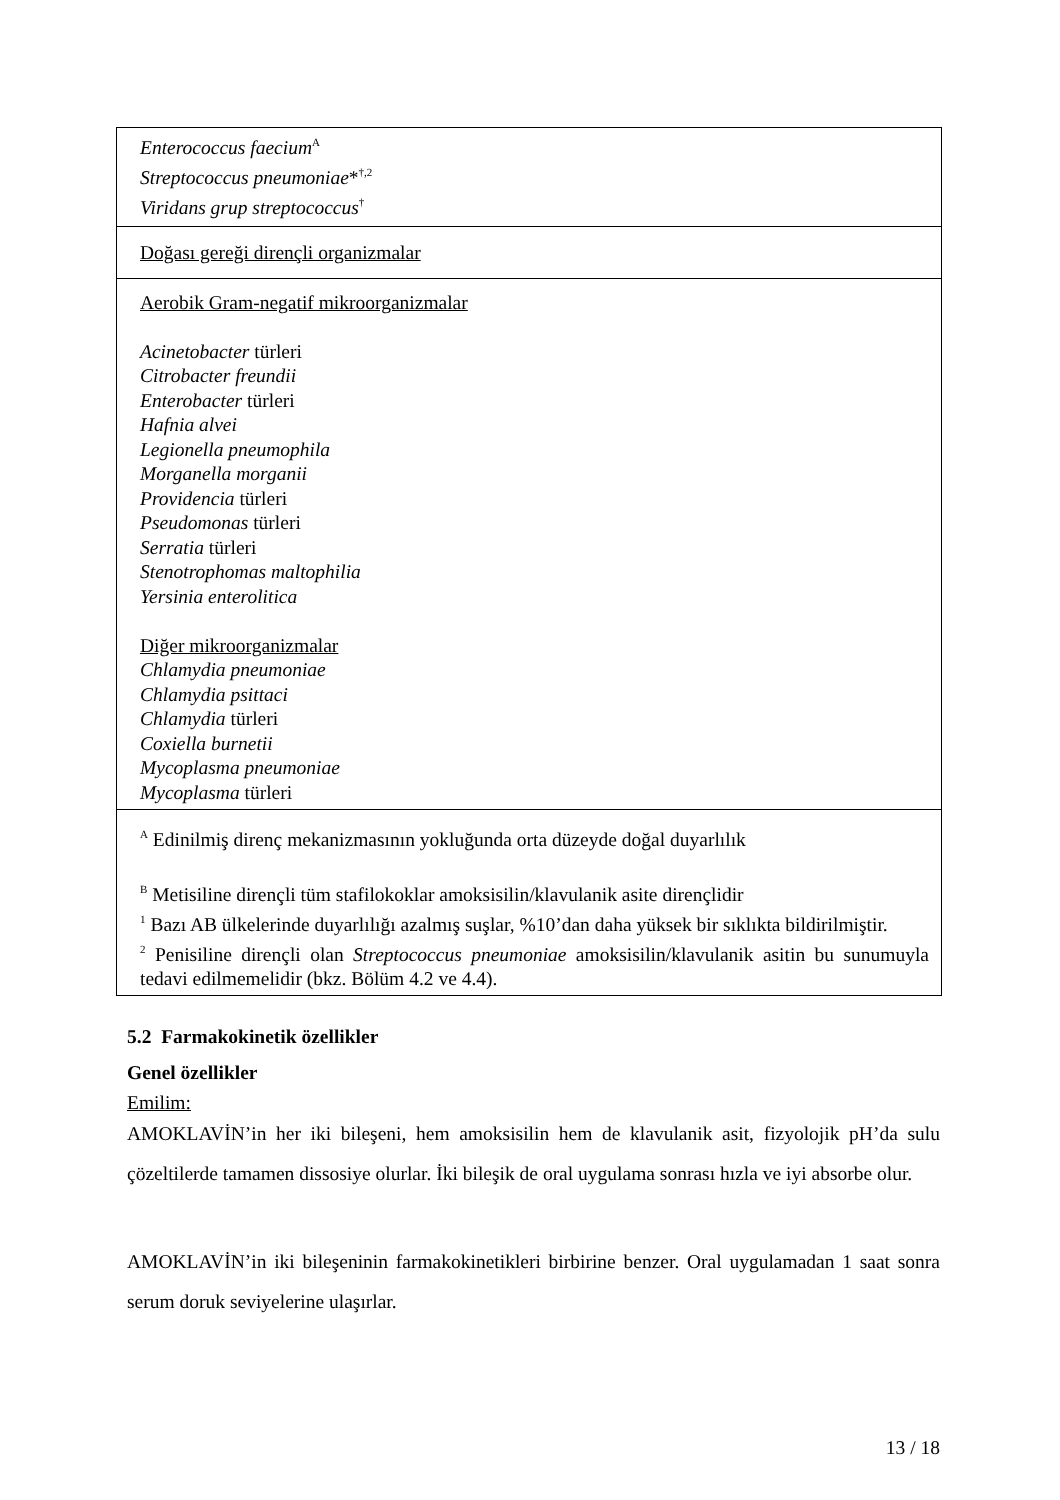| Enterococcus faecium<sup>A</sup> Streptococcus pneumoniae *<sup>†,2</sup> Viridans grup streptococcus<sup>†</sup> |
| Doğası gereği dirençli organizmalar |
| Aerobik Gram-negatif mikroorganizmalar Acinetobacter türleri Citrobacter freundii Enterobacter türleri Hafnia alvei Legionella pneumophila Morganella morganii Providencia türleri Pseudomonas türleri Serratia türleri Stenotrophomas maltophilia Yersinia enterolitica Diğer mikroorganizmalar Chlamydia pneumoniae Chlamydia psittaci Chlamydia türleri Coxiella burnetii Mycoplasma pneumoniae Mycoplasma türleri |
| <sup>A</sup> Edinilmiş direnç mekanizmasının yokluğunda orta düzeyde doğal duyarlılık <sup>B</sup> Metisiline dirençli tüm stafilokoklar amoksisilin/klavulanik asite dirençlidir <sup>1</sup> Bazı AB ülkelerinde duyarlılığı azalmış suşlar, %10’dan daha yüksek bir sıklıkta bildirilmiştir. <sup>2</sup> Penisiline dirençli olan Streptococcus pneumoniae amoksisilin/klavulanik asitin bu sunumuyla tedavi edilmemelidir (bkz. Bölüm 4.2 ve 4.4). |
5.2 Farmakokinetik özellikler
Genel özellikler
Emilim:
AMOKLAVİN’in her iki bileşeni, hem amoksisilin hem de klavulanik asit, fizyolojik pH’da sulu çözeltilerde tamamen dissosiye olurlar. İki bileşik de oral uygulama sonrası hızla ve iyi absorbe olur.
AMOKLAVİN’in iki bileşeninin farmakokinetikleri birbirine benzer. Oral uygulamadan 1 saat sonra serum doruk seviyelerine ulaşırlar.
13 / 18